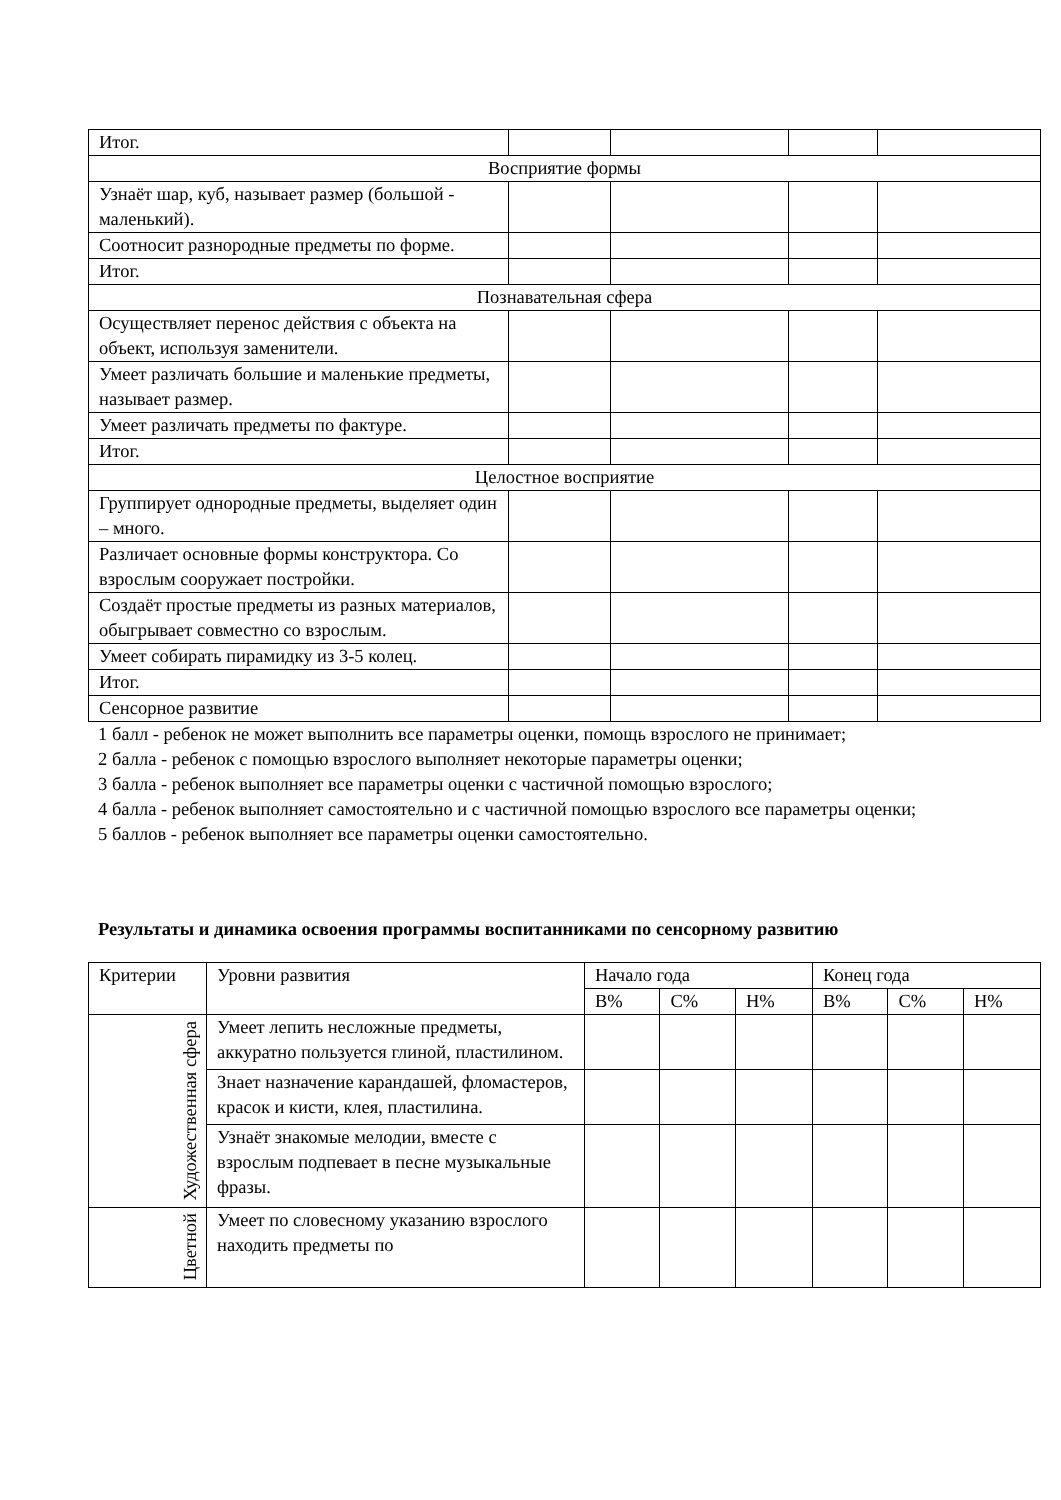| Итог. | | | | |
| Восприятие формы | | | | |
| Узнаёт шар, куб, называет размер (большой - маленький). | | | | |
| Соотносит разнородные предметы по форме. | | | | |
| Итог. | | | | |
| Познавательная сфера | | | | |
| Осуществляет перенос действия с объекта на объект, используя заменители. | | | | |
| Умеет различать большие и маленькие предметы, называет размер. | | | | |
| Умеет различать предметы по фактуре. | | | | |
| Итог. | | | | |
| Целостное восприятие | | | | |
| Группирует однородные предметы, выделяет один – много. | | | | |
| Различает основные формы конструктора. Со взрослым сооружает постройки. | | | | |
| Создаёт простые предметы из разных материалов, обыгрывает совместно со взрослым. | | | | |
| Умеет собирать пирамидку из 3-5 колец. | | | | |
| Итог. | | | | |
| Сенсорное развитие | | | | |
1 балл - ребенок не может выполнить все параметры оценки, помощь взрослого не принимает;
2 балла - ребенок с помощью взрослого выполняет некоторые параметры оценки;
3 балла - ребенок выполняет все параметры оценки с частичной помощью взрослого;
4 балла - ребенок выполняет самостоятельно и с частичной помощью взрослого все параметры оценки;
5 баллов - ребенок выполняет все параметры оценки самостоятельно.
Результаты и динамика освоения программы воспитанниками по сенсорному развитию
| Критерии | Уровни развития | Начало года | | | Конец года | | |
| --- | --- | --- | --- | --- | --- | --- | --- |
| | | В% | С% | Н% | В% | С% | Н% |
| Художественная сфера | Умеет лепить несложные предметы, аккуратно пользуется глиной, пластилином. | | | | | | |
| | Знает назначение карандашей, фломастеров, красок и кисти, клея, пластилина. | | | | | | |
| | Узнаёт знакомые мелодии, вместе с взрослым подпевает в песне музыкальные фразы. | | | | | | |
| Цветной | Умеет по словесному указанию взрослого находить предметы по | | | | | | |